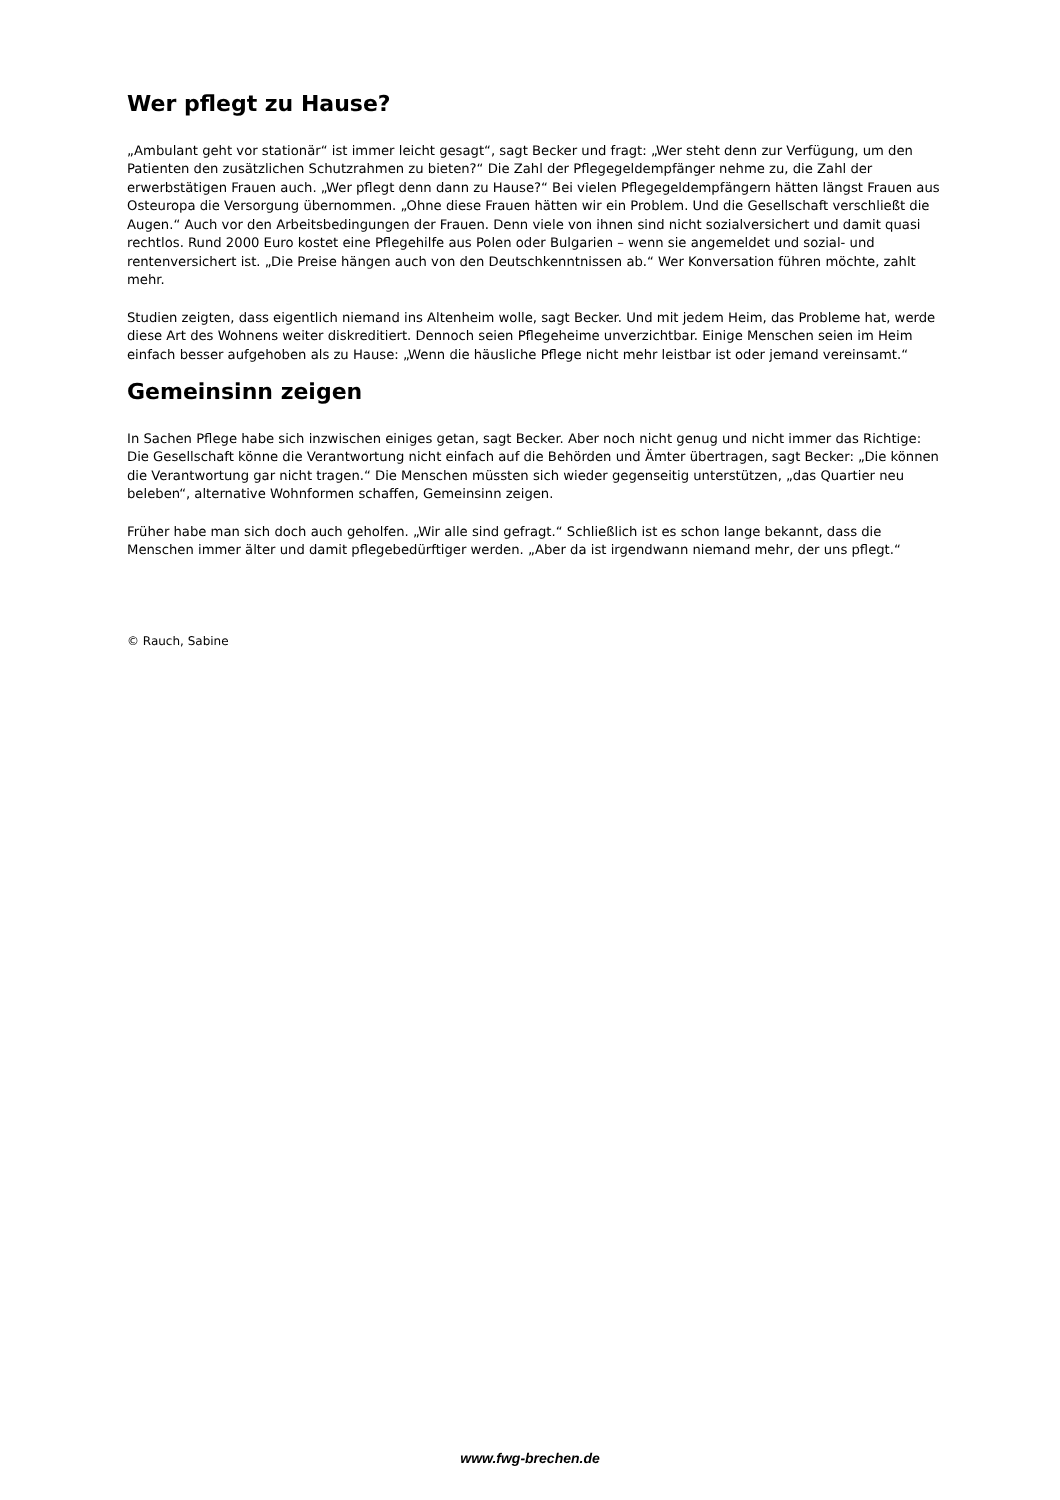Wer pflegt zu Hause?
„Ambulant geht vor stationär“ ist immer leicht gesagt“, sagt Becker und fragt: „Wer steht denn zur Verfügung, um den Patienten den zusätzlichen Schutzrahmen zu bieten?“ Die Zahl der Pflegegeldempfänger nehme zu, die Zahl der erwerbstätigen Frauen auch. „Wer pflegt denn dann zu Hause?“ Bei vielen Pflegegeldempfängern hätten längst Frauen aus Osteuropa die Versorgung übernommen. „Ohne diese Frauen hätten wir ein Problem. Und die Gesellschaft verschließt die Augen.“ Auch vor den Arbeitsbedingungen der Frauen. Denn viele von ihnen sind nicht sozialversichert und damit quasi rechtlos. Rund 2000 Euro kostet eine Pflegehilfe aus Polen oder Bulgarien – wenn sie angemeldet und sozial- und rentenversichert ist. „Die Preise hängen auch von den Deutschkenntnissen ab.“ Wer Konversation führen möchte, zahlt mehr.
Studien zeigten, dass eigentlich niemand ins Altenheim wolle, sagt Becker. Und mit jedem Heim, das Probleme hat, werde diese Art des Wohnens weiter diskreditiert. Dennoch seien Pflegeheime unverzichtbar. Einige Menschen seien im Heim einfach besser aufgehoben als zu Hause: „Wenn die häusliche Pflege nicht mehr leistbar ist oder jemand vereinsamt.“
Gemeinsinn zeigen
In Sachen Pflege habe sich inzwischen einiges getan, sagt Becker. Aber noch nicht genug und nicht immer das Richtige: Die Gesellschaft könne die Verantwortung nicht einfach auf die Behörden und Ämter übertragen, sagt Becker: „Die können die Verantwortung gar nicht tragen.“ Die Menschen müssten sich wieder gegenseitig unterstützen, „das Quartier neu beleben“, alternative Wohnformen schaffen, Gemeinsinn zeigen.
Früher habe man sich doch auch geholfen. „Wir alle sind gefragt.“ Schließlich ist es schon lange bekannt, dass die Menschen immer älter und damit pflegebedürftiger werden. „Aber da ist irgendwann niemand mehr, der uns pflegt.“
© Rauch, Sabine
www.fwg-brechen.de